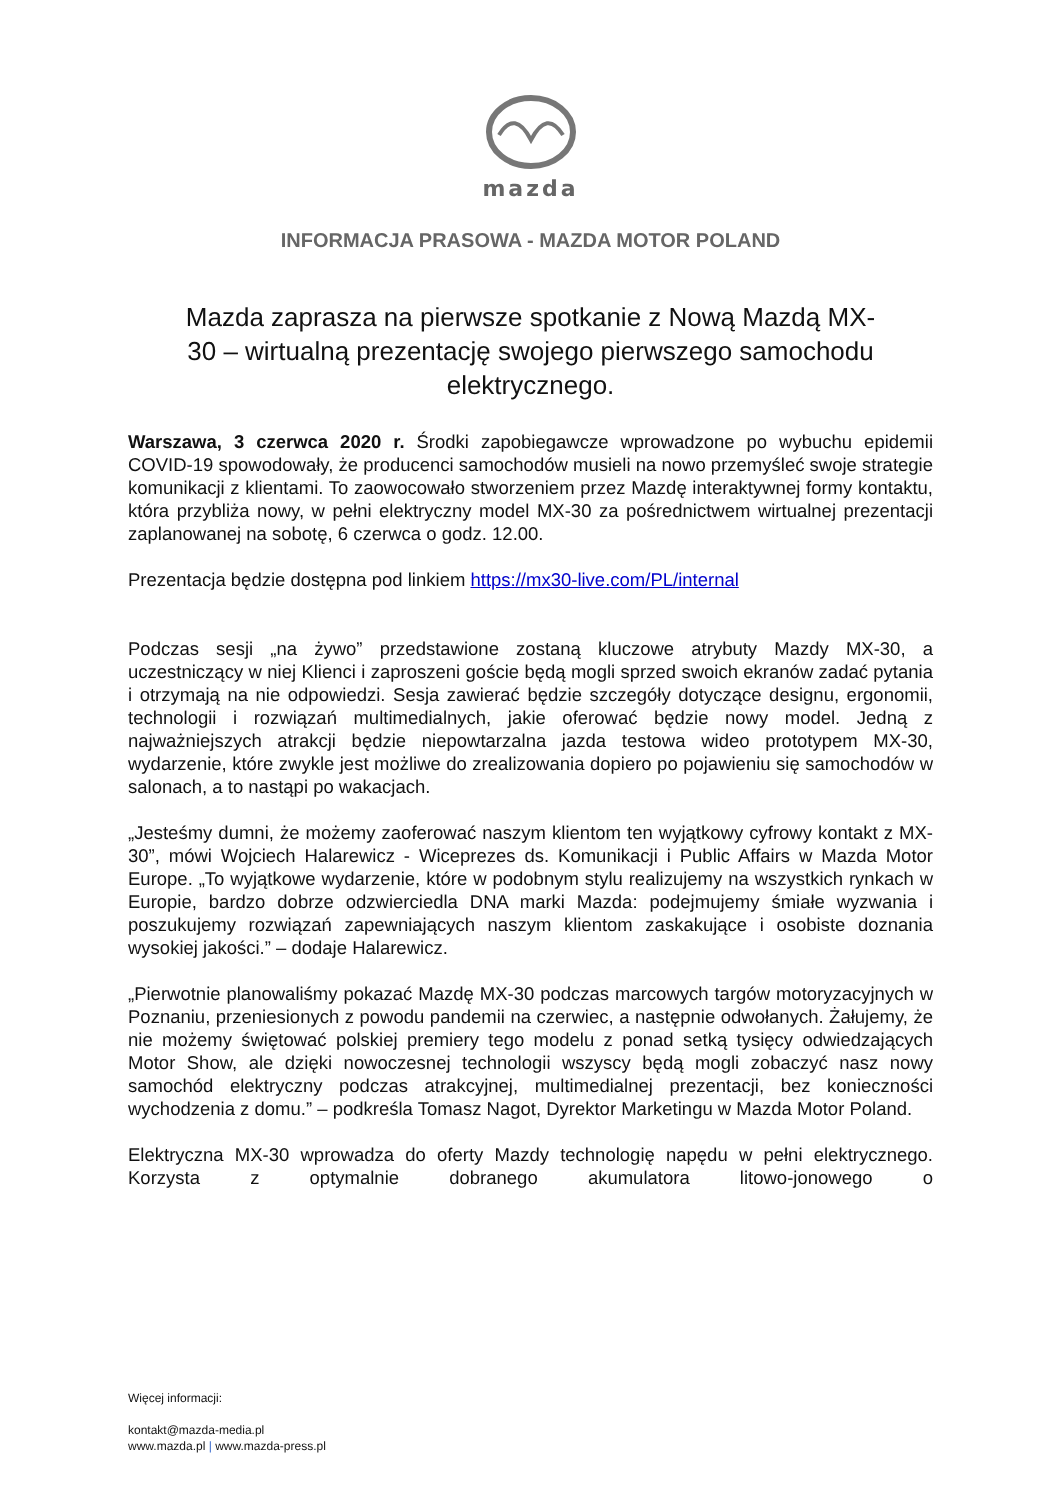mazda
INFORMACJA PRASOWA - MAZDA MOTOR POLAND
Mazda zaprasza na pierwsze spotkanie z Nową Mazdą MX-30 – wirtualną prezentację swojego pierwszego samochodu elektrycznego.
Warszawa, 3 czerwca 2020 r. Środki zapobiegawcze wprowadzone po wybuchu epidemii COVID-19 spowodowały, że producenci samochodów musieli na nowo przemyśleć swoje strategie komunikacji z klientami. To zaowocowało stworzeniem przez Mazdę interaktywnej formy kontaktu, która przybliża nowy, w pełni elektryczny model MX-30 za pośrednictwem wirtualnej prezentacji zaplanowanej na sobotę, 6 czerwca o godz. 12.00.
Prezentacja będzie dostępna pod linkiem https://mx30-live.com/PL/internal
Podczas sesji „na żywo” przedstawione zostaną kluczowe atrybuty Mazdy MX-30, a uczestniczący w niej Klienci i zaproszeni goście będą mogli sprzed swoich ekranów zadać pytania i otrzymają na nie odpowiedzi. Sesja zawierać będzie szczegóły dotyczące designu, ergonomii, technologii i rozwiązań multimedialnych, jakie oferować będzie nowy model. Jedną z najważniejszych atrakcji będzie niepowtarzalna jazda testowa wideo prototypem MX-30, wydarzenie, które zwykle jest możliwe do zrealizowania dopiero po pojawieniu się samochodów w salonach, a to nastąpi po wakacjach.
„Jesteśmy dumni, że możemy zaoferować naszym klientom ten wyjątkowy cyfrowy kontakt z MX-30”, mówi Wojciech Halarewicz - Wiceprezes ds. Komunikacji i Public Affairs w Mazda Motor Europe. „To wyjątkowe wydarzenie, które w podobnym stylu realizujemy na wszystkich rynkach w Europie, bardzo dobrze odzwierciedla DNA marki Mazda: podejmujemy śmiałe wyzwania i poszukujemy rozwiązań zapewniających naszym klientom zaskakujące i osobiste doznania wysokiej jakości.” – dodaje Halarewicz.
„Pierwotnie planowaliśmy pokazać Mazdę MX-30 podczas marcowych targów motoryzacyjnych w Poznaniu, przeniesionych z powodu pandemii na czerwiec, a następnie odwołanych. Żałujemy, że nie możemy świętować polskiej premiery tego modelu z ponad setką tysięcy odwiedzających Motor Show, ale dzięki nowoczesnej technologii wszyscy będą mogli zobaczyć nasz nowy samochód elektryczny podczas atrakcyjnej, multimedialnej prezentacji, bez konieczności wychodzenia z domu.” – podkreśla Tomasz Nagot, Dyrektor Marketingu w Mazda Motor Poland.
Elektryczna MX-30 wprowadza do oferty Mazdy technologię napędu w pełni elektrycznego. Korzysta z optymalnie dobranego akumulatora litowo-jonowego o
Więcej informacji:
kontakt@mazda-media.pl
www.mazda.pl | www.mazda-press.pl